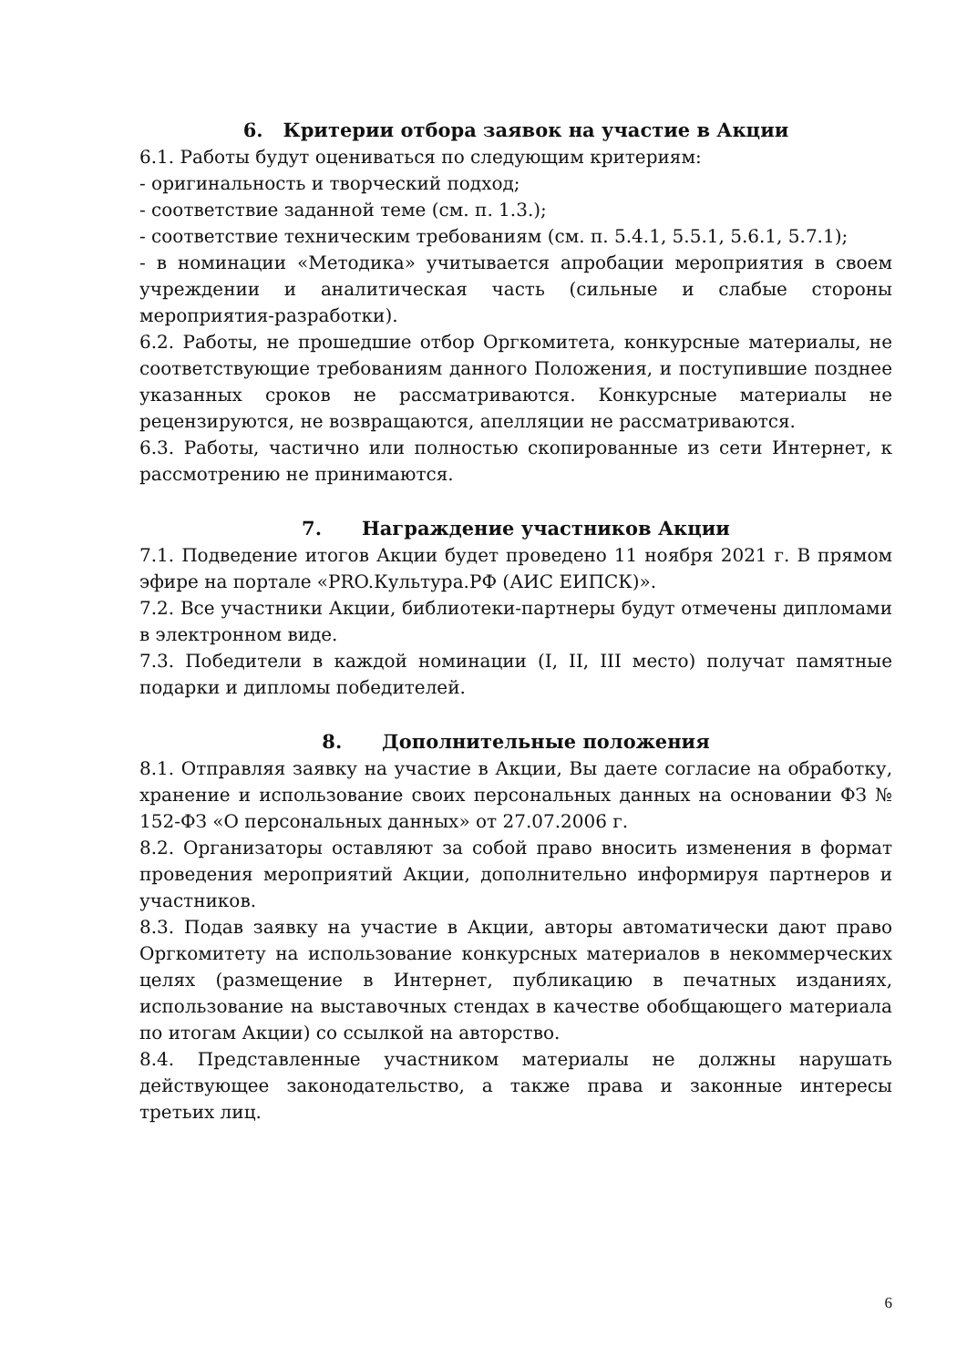6. Критерии отбора заявок на участие в Акции
6.1. Работы будут оцениваться по следующим критериям:
- оригинальность и творческий подход;
- соответствие заданной теме (см. п. 1.3.);
- соответствие техническим требованиям (см. п. 5.4.1, 5.5.1, 5.6.1, 5.7.1);
- в номинации «Методика» учитывается апробации мероприятия в своем учреждении и аналитическая часть (сильные и слабые стороны мероприятия-разработки).
6.2. Работы, не прошедшие отбор Оргкомитета, конкурсные материалы, не соответствующие требованиям данного Положения, и поступившие позднее указанных сроков не рассматриваются. Конкурсные материалы не рецензируются, не возвращаются, апелляции не рассматриваются.
6.3. Работы, частично или полностью скопированные из сети Интернет, к рассмотрению не принимаются.
7. Награждение участников Акции
7.1. Подведение итогов Акции будет проведено 11 ноября 2021 г. В прямом эфире на портале «PRO.Культура.РФ (АИС ЕИПСК)».
7.2. Все участники Акции, библиотеки-партнеры будут отмечены дипломами в электронном виде.
7.3. Победители в каждой номинации (I, II, III место) получат памятные подарки и дипломы победителей.
8. Дополнительные положения
8.1. Отправляя заявку на участие в Акции, Вы даете согласие на обработку, хранение и использование своих персональных данных на основании ФЗ № 152-ФЗ «О персональных данных» от 27.07.2006 г.
8.2. Организаторы оставляют за собой право вносить изменения в формат проведения мероприятий Акции, дополнительно информируя партнеров и участников.
8.3. Подав заявку на участие в Акции, авторы автоматически дают право Оргкомитету на использование конкурсных материалов в некоммерческих целях (размещение в Интернет, публикацию в печатных изданиях, использование на выставочных стендах в качестве обобщающего материала по итогам Акции) со ссылкой на авторство.
8.4. Представленные участником материалы не должны нарушать действующее законодательство, а также права и законные интересы третьих лиц.
6